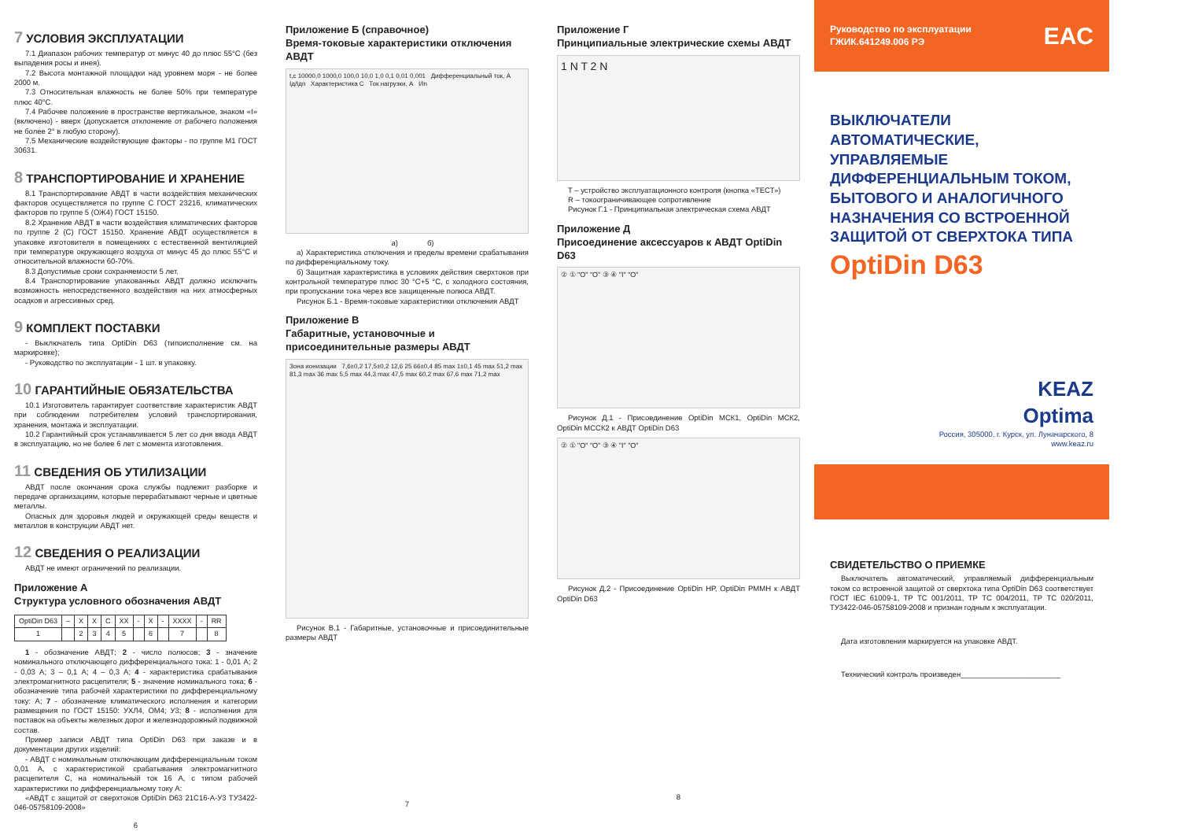7 УСЛОВИЯ ЭКСПЛУАТАЦИИ
7.1 Диапазон рабочих температур от минус 40 до плюс 55°С (без выпадения росы и инея).
7.2 Высота монтажной площадки над уровнем моря - не более 2000 м.
7.3 Относительная влажность не более 50% при температуре плюс 40°С.
7.4 Рабочее положение в пространстве вертикальное, знаком «I» (включено) - вверх (допускается отклонение от рабочего положения не более 2° в любую сторону).
7.5 Механические воздействующие факторы - по группе М1 ГОСТ 30631.
8 ТРАНСПОРТИРОВАНИЕ И ХРАНЕНИЕ
8.1 Транспортирование АВДТ в части воздействия механических факторов осуществляется по группе С ГОСТ 23216, климатических факторов по группе 5 (ОЖ4) ГОСТ 15150.
8.2 Хранение АВДТ в части воздействия климатических факторов по группе 2 (С) ГОСТ 15150. Хранение АВДТ осуществляется в упаковке изготовителя в помещениях с естественной вентиляцией при температуре окружающего воздуха от минус 45 до плюс 55°С и относительной влажности 60-70%.
8.3 Допустимые сроки сохраняемости 5 лет.
8.4 Транспортирование упакованных АВДТ должно исключить возможность непосредственного воздействия на них атмосферных осадков и агрессивных сред.
9 КОМПЛЕКТ ПОСТАВКИ
- Выключатель типа OptiDin D63 (типоисполнение см. на маркировке);
- Руководство по эксплуатации - 1 шт. в упаковку.
10 ГАРАНТИЙНЫЕ ОБЯЗАТЕЛЬСТВА
10.1 Изготовитель гарантирует соответствие характеристик АВДТ при соблюдении потребителем условий транспортирования, хранения, монтажа и эксплуатации.
10.2 Гарантийный срок устанавливается 5 лет со дня ввода АВДТ в эксплуатацию, но не более 6 лет с момента изготовления.
11 СВЕДЕНИЯ ОБ УТИЛИЗАЦИИ
АВДТ после окончания срока службы подлежит разборке и передаче организациям, которые перерабатывают черные и цветные металлы.
Опасных для здоровья людей и окружающей среды веществ и металлов в конструкции АВДТ нет.
12 СВЕДЕНИЯ О РЕАЛИЗАЦИИ
АВДТ не имеют ограничений по реализации.
Приложение А
Структура условного обозначения АВДТ
| OptiDin D63 | – | X | X | C | XX | - | X | - | XXXX | - | RR |
| 1 | | 2 | 3 | 4 | 5 | | 6 | | 7 | | 8 |
1 - обозначение АВДТ; 2 - число полюсов; 3 - значение номинального отключающего дифференциального тока: 1 - 0,01 А; 2 - 0,03 А; 3 – 0,1 А; 4 – 0,3 А; 4 - характеристика срабатывания электромагнитного расцепителя; 5 - значение номинального тока; 6 - обозначение типа рабочей характеристики по дифференциальному току: А; 7 - обозначение климатического исполнения и категории размещения по ГОСТ 15150: УХЛ4, ОМ4; У3; 8 - исполнения для поставок на объекты железных дорог и железнодорожный подвижной состав.
Пример записи АВДТ типа OptiDin D63 при заказе и в документации других изделий:
- АВДТ с номинальным отключающим дифференциальным током 0,01 А, с характеристикой срабатывания электромагнитного расцепителя С, на номинальный ток 16 А, с типом рабочей характеристики по дифференциальному току А:
«АВДТ с защитой от сверхтоков OptiDin D63 21С16-А-У3 ТУ3422-046-05758109-2008»
6
Приложение Б (справочное)
Время-токовые характеристики отключения АВДТ
t,c 10000,0 1000,0 100,0 10,0 1,0 0,1 0,01 0,001 Дифференциальный ток, А Iд/Iдn Характеристика С Ток нагрузки, А I/In
а) б)
а) Характеристика отключения и пределы времени срабатывания по дифференциальному току.
б) Защитная характеристика в условиях действия сверхтоков при контрольной температуре плюс 30 °С+5 °С, с холодного состояния, при пропускании тока через все защищенные полюса АВДТ.
Рисунок Б.1 - Время-токовые характеристики отключения АВДТ
Приложение В
Габаритные, установочные и присоединительные размеры АВДТ
Зона ионизации 7,6±0,2 17,5±0,2 12,6 25 66±0,4 85 max 1±0,1 45 max 51,2 max 81,3 max 36 max 5,5 max 44,3 max 47,5 max 60,2 max 67,6 max 71,2 max
Рисунок В.1 - Габаритные, установочные и присоединительные размеры АВДТ
7
Приложение Г
Принципиальные электрические схемы АВДТ
1 N T 2 N
T – устройство эксплуатационного контроля (кнопка «ТЕСТ»)
R – токоограничивающее сопротивление
Рисунок Г.1 - Принципиальная электрическая схема АВДТ
Приложение Д
Присоединение аксессуаров к АВДТ OptiDin D63
② ① "O" "O" ③ ④ "I" "O"
Рисунок Д.1 - Присоединение OptiDin МСК1, OptiDin МСК2, OptiDin МССК2 к АВДТ OptiDin D63
② ① "O" "O" ③ ④ "I" "O"
Рисунок Д.2 - Присоединение OptiDin НР, OptiDin РММН к АВДТ OptiDin D63
8
Руководство по эксплуатации
ГЖИК.641249.006 РЭ EAC
ВЫКЛЮЧАТЕЛИ АВТОМАТИЧЕСКИЕ, УПРАВЛЯЕМЫЕ ДИФФЕРЕНЦИАЛЬНЫМ ТОКОМ, БЫТОВОГО И АНАЛОГИЧНОГО НАЗНАЧЕНИЯ СО ВСТРОЕННОЙ ЗАЩИТОЙ ОТ СВЕРХТОКА ТИПА
OptiDin D63
KEAZ
Optima
Россия, 305000, г. Курск, ул. Луначарского, 8
www.keaz.ru
СВИДЕТЕЛЬСТВО О ПРИЕМКЕ
Выключатель автоматический, управляемый дифференциальным током со встроенной защитой от сверхтока типа OptiDin D63 соответствует ГОСТ IEC 61009-1, ТР ТС 001/2011, ТР ТС 004/2011, ТР ТС 020/2011, ТУ3422-046-05758109-2008 и признан годным к эксплуатации.
Дата изготовления маркируется на упаковке АВДТ.
Технический контроль произведен________________________